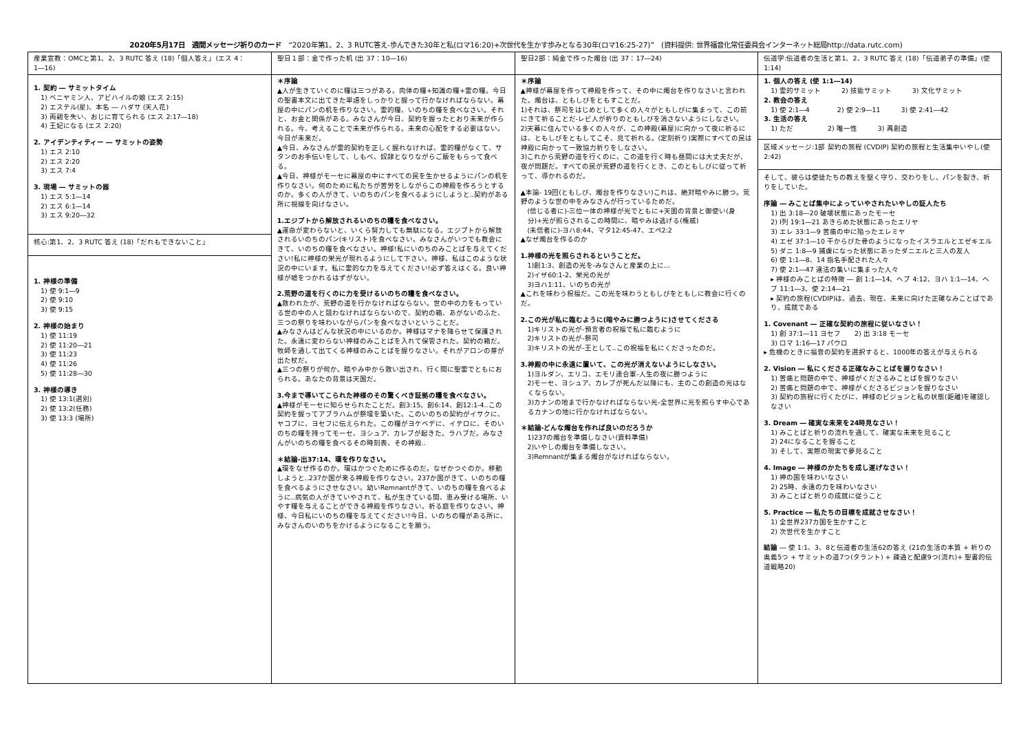2020年5月17日　週間メッセージ祈りのカード　“2020年第1、2、3 RUTC答え-歩んできた30年と私(ロマ16:20)+次世代を生かす歩みとなる30年(ロマ16:25-27)”　(資料提供: 世界福音化常任委員会インターネット総局http://data.rutc.com)
| 産業宣教：OMCと第1、2、3 RUTC 答え (18)「個人答え」(エス 4：1―16) | 聖日１部：金で作った机 (出 37：10―16) | 聖日2部：純金で作った燭台 (出 37：17―24) | 伝道学:伝道者の生活と第1、2、3 RUTC 答え (18)「伝道弟子の準備」(使 1:14) |
| 1. 契約 ― サミットタイム 1) ベニヤミン人、アビハイルの娘 (エス 2:15) 2) エステル(星)、本名 ― ハダサ (天人花) 3) 両親を失い、おじに育てられる (エス 2:17―18) 4) 王妃になる (エス 2:20) 2. アイデンティティー ― サミットの姿勢 1) エス 2:10 2) エス 2:20 3) エス 7:4 3. 現場 ― サミットの器 1) エス 5:1―14 2) エス 6:1―14 3) エス 9:20―32 核心:第1、2、3 RUTC 答え (18)「だれもできないこと」 1. 神様の準備 1) 使 9:1―9 2) 使 9:10 3) 使 9:15 2. 神様の始まり 1) 使 11:19 2) 使 11:20―21 3) 使 11:23 4) 使 11:26 5) 使 11:28―30 3. 神様の導き 1) 使 13:1(選別) 2) 使 13:2(任務) 3) 使 13:3 (場所) | ＊序論 ▲人が生きていくのに糧は三つがある。肉体の糧+知識の糧+霊の糧。今日の聖書本文に出てきた単語をしっかりと握って行かなければならない。幕屋の中にパンの机を作りなさい。霊的糧、いのちの糧を食べなさい。それと、お金と関係がある。みなさんが今日、契約を握ったとおり未来が作られる。今、考えることで未来が作られる。未来の心配をする必要はない。今日が未来だ。 ▲今日、みなさんが霊的契約を正しく握れなければ、霊的糧がなくて、サタンのお手伝いをして、しもべ、奴隷となりながらご飯をもらって食べる。 ▲今日、神様がモーセに幕屋の中にすべての民を生かせるようにパンの机を作りなさい。何のために私たちが苦労をしながらこの神殿を作ろうとするのか。多くの人がきて、いのちのパンを食べるようにしようと..契約がある所に視線を向けなさい。 1.エジプトから解放されるいのちの糧を食べなさい。 ▲運命が変わらないと、いくら努力しても無駄になる。エジプトから解放されるいのちのパン(キリスト)を食べなさい。みなさんがいつでも教会にきて、いのちの糧を食べなさい。神様!私にいのちのみことばを与えてください!私に神様の栄光が現れるようにして下さい。神様、私はこのような状況の中にいます。私に霊的な力を与えてください!必ず答えはくる。良い神様が嘘をつかれるはずがない。 2.荒野の道を行くのに力を受けるいのちの糧を食べなさい。 ▲救われたが、荒野の道を行かなければならない。世の中の力をもっている世の中の人と競わなければならないので、契約の箱、あがないのふた、三つの祭りを味わいながらパンを食べなさいということだ。 ▲みなさんはどんな状況の中にいるのか。神様はマナを降らせて保護された。永遠に変わらない神様のみことばを入れて保管された。契約の箱だ。牧師を通して出てくる神様のみことばを握りなさい。それがアロンの芽が出た杖だ。 ▲三つの祭りが何か。暗やみ中から救い出され、行く間に聖霊でともにおられる。あなたの背景は天国だ。 3.今まで導いてこられた神様のその驚くべき証拠の糧を食べなさい。 ▲神様がモーセに知らせられたことだ。創3:15、創6:14、創12:1-4..この契約を握ってアブラハムが祭壇を築いた。このいのちの契約がイサクに、ヤコブに、ヨセフに伝えられた。この糧がヨケベデに、イテロに、そのいのちの糧を持ってモーセ、ヨシュア、カレブが起きた。ラハブだ。みなさんがいのちの糧を食べるその時刻表、その神殿.. ＊結論-出37:14、環を作りなさい。 ▲環をなぜ作るのか。環はかつぐために作るのだ。なぜかつぐのか。移動しようと..237か国が来る神殿を作りなさい。237か国がきて、いのちの糧を食べるようにさせなさい。幼いRemnantがきて、いのちの糧を食べるように..病気の人がきていやされて、私が生きている間、恵み受ける場所、いやす糧を与えることができる神殿を作りなさい。祈る庭を作りなさい。神様、今日私にいのちの糧を与えてください!今日、いのちの糧がある所に、みなさんのいのちをかけるようになることを願う。 | ＊序論 ▲神様が幕屋を作って神殿を作って、その中に燭台を作りなさいと言われた。燭台は、ともしびをともすことだ。 1)それは、祭司をはじめとして多くの人々がともしびに集まって、この前にきて祈ることだ-レビ人が祈りのともしびを消さないようにしなさい。 2)天幕に住んでいる多くの人々が、この神殿(幕屋)に向かって夜に祈るには、ともしびをともしてこそ、見て祈れる。(定刻祈り)実際にすべての民は神殿に向かって一致協力祈りをしなさい。 3)これから荒野の道を行くのに、この道を行く時も昼間には大丈夫だが、夜が問題だ。すべての民が荒野の道を行くとき、このともしびに従って祈って、導かれるのだ。 ▲本論- 19回(ともしび、燭台を作りなさい)これは、絶対暗やみに勝つ。荒野のような世の中をみなさんが行っているためだ。 (信じる者に)-三位一体の神様が光でともに+天国の背景と御使い(身分)+光が照らされるこの時間に、暗やみは逃げる(権威) (未信者に)-ヨハ8:44、マタ12:45-47、エペ2:2 ▲なぜ燭台を作るのか 1.神様の光を照らされるということだ。 1)創1:3、創造の光を-みなさんと産業の上に... 2)イザ60:1-2、栄光の光が 3)ヨハ1:11、いのちの光が ▲これを味わう祝福だ。この光を味わうともしびをともしに教会に行くのだ。 2.この光が私に臨むように(暗やみに勝つように)させてくださる 1)キリストの光が-預言者の祝福で私に臨むように 2)キリストの光が-祭司 3)キリストの光が-王として..この祝福を私にくださったのだ。 3.神殿の中に永遠に置いて、この光が消えないようにしなさい。 1)ヨルダン、エリコ、エモリ連合軍-人生の夜に勝つように 2)モーセ、ヨシュア、カレブが死んだ以降にも、主のこの創造の光はなくならない。 3)カナンの地まで行かなければならない光-全世界に光を照らす中心であるカナンの地に行かなければならない。 ＊結論-どんな燭台を作れば良いのだろうか 1)237の燭台を準備しなさい(資料準備) 2)いやしの燭台を準備しなさい。 3)Remnantが集まる燭台がなければならない。 | 1. 個人の答え (使 1:1―14) 1) 霊的サミット 2) 技能サミット 3) 文化サミット 2. 教会の答え 1) 使 2:1―4 2) 使 2:9―11 3) 使 2:41―42 3. 生活の答え 1) ただ 2) 唯一性 3) 再創造 区域メッセージ:1部 契約の旅程 (CVDIP) 契約の旅程と生活集中いやし(使 2:42) そして、彼らは使徒たちの教えを堅く守り、交わりをし、パンを裂き、祈りをしていた。 序論 ― みことば集中によっていやされたいやしの証人たち 1) 出 3:18―20 破壊状態にあったモーセ 2) Ⅰ列 19:1―21 あきらめた状態にあったエリヤ 3) エレ 33:1―9 苦痛の中に陥ったエレミヤ 4) エゼ 37:1―10 干からびた骨のようになったイスラエルとエゼキエル 5) ダニ 1:8―9 捕虜になった状態にあったダニエルと三人の友人 6) 使 1:1―8、14 指名手配された人々 7) 使 2:1―47 違法の集いに集まった人々 ▸ 神様のみことばの特徴 ― 創 1:1―14、ヘブ 4:12、ヨハ 1:1―14、ヘブ 11:1―3、使 2:14―21 ▸ 契約の旅程(CVDIP)は、過去、現在、未来に向けた正確なみことばであり、成就である 1. Covenant ― 正確な契約の旅程に従いなさい！ 1) 創 37:1―11 ヨセフ 2) 出 3:18 モーセ 3) ロマ 1:16―17 パウロ ▸ 危機のときに福音の契約を選択すると、1000年の答えが与えられる 2. Vision ― 私にくださる正確なみことばを握りなさい！ 1) 苦痛と問題の中で、神様がくださるみことばを握りなさい 2) 苦痛と問題の中で、神様がくださるビジョンを握りなさい 3) 契約の旅程に行くたびに、神様のビジョンと私の状態(距離)を確認しなさい 3. Dream ― 確実な未来を24時見なさい！ 1) みことばと祈りの流れを通して、確実な未来を見ること 2) 24になることを握ること 3) そして、実際の現実で夢見ること 4. Image ― 神様のかたちを成し遂げなさい！ 1) 神の国を味わいなさい 2) 25時、永遠の力を味わいなさい 3) みことばと祈りの成就に従うこと 5. Practice ― 私たちの目標を成就させなさい！ 1) 全世界237カ国を生かすこと 2) 次世代を生かすこと 結論 ― 使 1:1、3、8と伝道者の生活62の答え (21の生活の本質 + 祈りの奥義5つ + サミットの道7つ(タラント) + 疎通と配慮9つ(流れ)+ 聖書的伝道戦略20) |